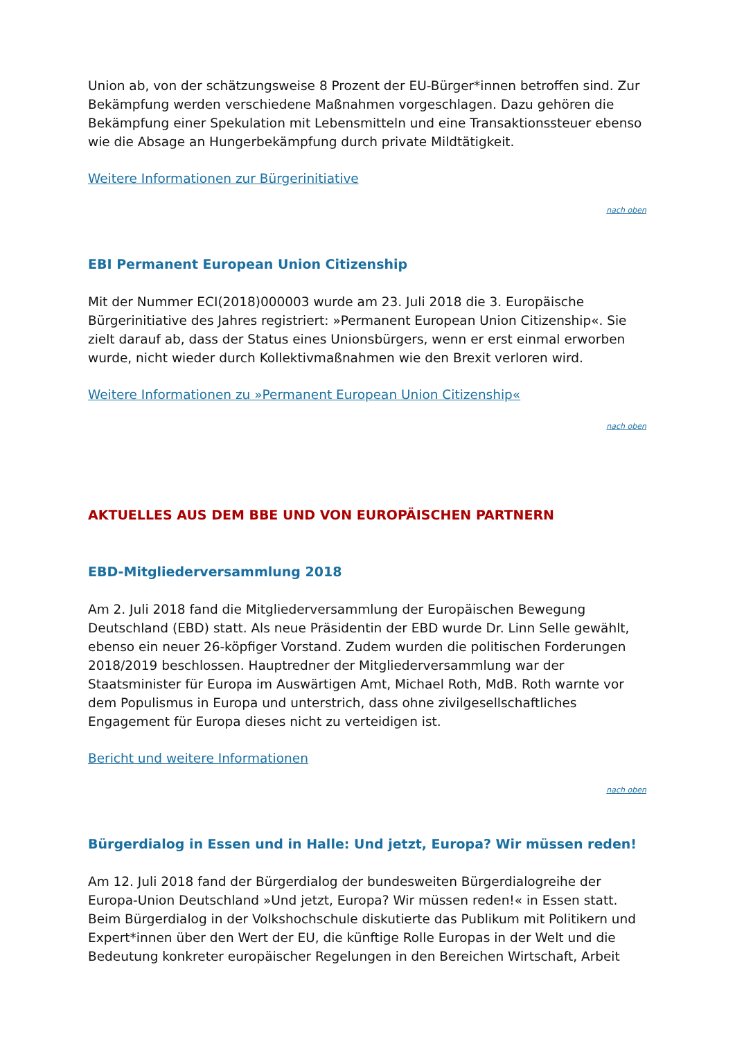Union ab, von der schätzungsweise 8 Prozent der EU-Bürger*innen betroffen sind. Zur Bekämpfung werden verschiedene Maßnahmen vorgeschlagen. Dazu gehören die Bekämpfung einer Spekulation mit Lebensmitteln und eine Transaktionssteuer ebenso wie die Absage an Hungerbekämpfung durch private Mildtätigkeit.
Weitere Informationen zur Bürgerinitiative
nach oben
EBI Permanent European Union Citizenship
Mit der Nummer ECI(2018)000003 wurde am 23. Juli 2018 die 3. Europäische Bürgerinitiative des Jahres registriert: »Permanent European Union Citizenship«. Sie zielt darauf ab, dass der Status eines Unionsbürgers, wenn er erst einmal erworben wurde, nicht wieder durch Kollektivmaßnahmen wie den Brexit verloren wird.
Weitere Informationen zu »Permanent European Union Citizenship«
nach oben
AKTUELLES AUS DEM BBE UND VON EUROPÄISCHEN PARTNERN
EBD-Mitgliederversammlung 2018
Am 2. Juli 2018 fand die Mitgliederversammlung der Europäischen Bewegung Deutschland (EBD) statt. Als neue Präsidentin der EBD wurde Dr. Linn Selle gewählt, ebenso ein neuer 26-köpfiger Vorstand. Zudem wurden die politischen Forderungen 2018/2019 beschlossen. Hauptredner der Mitgliederversammlung war der Staatsminister für Europa im Auswärtigen Amt, Michael Roth, MdB. Roth warnte vor dem Populismus in Europa und unterstrich, dass ohne zivilgesellschaftliches Engagement für Europa dieses nicht zu verteidigen ist.
Bericht und weitere Informationen
nach oben
Bürgerdialog in Essen und in Halle: Und jetzt, Europa? Wir müssen reden!
Am 12. Juli 2018 fand der Bürgerdialog der bundesweiten Bürgerdialogreihe der Europa-Union Deutschland »Und jetzt, Europa? Wir müssen reden!« in Essen statt. Beim Bürgerdialog in der Volkshochschule diskutierte das Publikum mit Politikern und Expert*innen über den Wert der EU, die künftige Rolle Europas in der Welt und die Bedeutung konkreter europäischer Regelungen in den Bereichen Wirtschaft, Arbeit